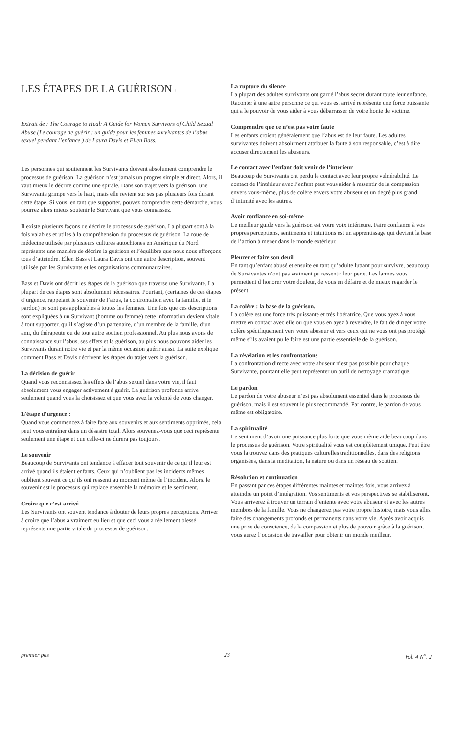LES ÉTAPES DE LA GUÉRISON :
Extrait de : The Courage to Heal: A Guide for Women Survivors of Child Sexual Abuse (Le courage de guérir : un guide pour les femmes survivantes de l’abus sexuel pendant l’enfance ) de Laura Davis et Ellen Bass.
Les personnes qui soutiennent les Survivants doivent absolument comprendre le processus de guérison. La guérison n’est jamais un progrès simple et direct. Alors, il vaut mieux le décrire comme une spirale. Dans son trajet vers la guérison, une Survivante grimpe vers le haut, mais elle revient sur ses pas plusieurs fois durant cette étape. Si vous, en tant que supporter, pouvez comprendre cette démarche, vous pourrez alors mieux soutenir le Survivant que vous connaissez.
Il existe plusieurs façons de décrire le processus de guérison. La plupart sont à la fois valables et utiles à la compréhension du processus de guérison. La roue de médecine utilisée par plusieurs cultures autochtones en Amérique du Nord représente une manière de décrire la guérison et l’équilibre que nous nous efforçons tous d’atteindre. Ellen Bass et Laura Davis ont une autre description, souvent utilisée par les Survivants et les organisations communautaires.
Bass et Davis ont décrit les étapes de la guérison que traverse une Survivante. La plupart de ces étapes sont absolument nécessaires. Pourtant, (certaines de ces étapes d’urgence, rappelant le souvenir de l’abus, la confrontation avec la famille, et le pardon) ne sont pas applicables à toutes les femmes. Une fois que ces descriptions sont expliquées à un Survivant (homme ou femme) cette information devient vitale à tout supporter, qu’il s’agisse d’un partenaire, d’un membre de la famille, d’un ami, du thérapeute ou de tout autre soutien professionnel. Au plus nous avons de connaissance sur l’abus, ses effets et la guérison, au plus nous pouvons aider les Survivants durant notre vie et par la même occasion guérir aussi. La suite explique comment Bass et Davis décrivent les étapes du trajet vers la guérison.
La décision de guérir
Quand vous reconnaissez les effets de l’abus sexuel dans votre vie, il faut absolument vous engager activement à guérir. La guérison profonde arrive seulement quand vous la choisissez et que vous avez la volonté de vous changer.
L’étape d’urgence :
Quand vous commencez à faire face aux souvenirs et aux sentiments opprimés, cela peut vous entraîner dans un désastre total. Alors souvenez-vous que ceci représente seulement une étape et que celle-ci ne durera pas toujours.
Le souvenir
Beaucoup de Survivants ont tendance à effacer tout souvenir de ce qu’il leur est arrivé quand ils étaient enfants. Ceux qui n’oublient pas les incidents mêmes oublient souvent ce qu’ils ont ressenti au moment même de l’incident. Alors, le souvenir est le processus qui replace ensemble la mémoire et le sentiment.
Croire que c’est arrivé
Les Survivants ont souvent tendance à douter de leurs propres perceptions. Arriver à croire que l’abus a vraiment eu lieu et que ceci vous a réellement blessé représente une partie vitale du processus de guérison.
La rupture du silence
La plupart des adultes survivants ont gardé l’abus secret durant toute leur enfance. Raconter à une autre personne ce qui vous est arrivé représente une force puissante qui a le pouvoir de vous aider à vous débarrasser de votre honte de victime.
Comprendre que ce n’est pas votre faute
Les enfants croient généralement que l’abus est de leur faute. Les adultes survivantes doivent absolument attribuer la faute à son responsable, c’est à dire accuser directement les abuseurs.
Le contact avec l’enfant doit venir de l’intérieur
Beaucoup de Survivants ont perdu le contact avec leur propre vulnérabilité. Le contact de l’intérieur avec l’enfant peut vous aider à ressentir de la compassion envers vous-même, plus de colère envers votre abuseur et un degré plus grand d’intimité avec les autres.
Avoir confiance en soi-même
Le meilleur guide vers la guérison est votre voix intérieure. Faire confiance à vos propres perceptions, sentiments et intuitions est un apprentissage qui devient la base de l’action à mener dans le monde extérieur.
Pleurer et faire son deuil
En tant qu’enfant abusé et ensuite en tant qu’adulte luttant pour survivre, beaucoup de Survivantes n’ont pas vraiment pu ressentir leur perte. Les larmes vous permettent d’honorer votre douleur, de vous en défaire et de mieux regarder le présent.
La colère : la base de la guérison.
La colère est une force très puissante et très libératrice. Que vous ayez à vous mettre en contact avec elle ou que vous en ayez à revendre, le fait de diriger votre colère spécifiquement vers votre abuseur et vers ceux qui ne vous ont pas protégé même s’ils avaient pu le faire est une partie essentielle de la guérison.
La révélation et les confrontations
La confrontation directe avec votre abuseur n’est pas possible pour chaque Survivante, pourtant elle peut représenter un outil de nettoyage dramatique.
Le pardon
Le pardon de votre abuseur n’est pas absolument essentiel dans le processus de guérison, mais il est souvent le plus recommandé. Par contre, le pardon de vous même est obligatoire.
La spiritualité
Le sentiment d’avoir une puissance plus forte que vous même aide beaucoup dans le processus de guérison. Votre spiritualité vous est complètement unique. Peut être vous la trouvez dans des pratiques culturelles traditionnelles, dans des religions organisées, dans la méditation, la nature ou dans un réseau de soutien.
Résolution et continuation
En passant par ces étapes différentes maintes et maintes fois, vous arrivez à atteindre un point d’intégration. Vos sentiments et vos perspectives se stabiliseront. Vous arriverez à trouver un terrain d’entente avec votre abuseur et avec les autres membres de la famille. Vous ne changerez pas votre propre histoire, mais vous allez faire des changements profonds et permanents dans votre vie. Après avoir acquis une prise de conscience, de la compassion et plus de pouvoir grâce à la guérison, vous aurez l’occasion de travailler pour obtenir un monde meilleur.
premier pas 23 Vol. 4 N<sup>o</sup>. 2